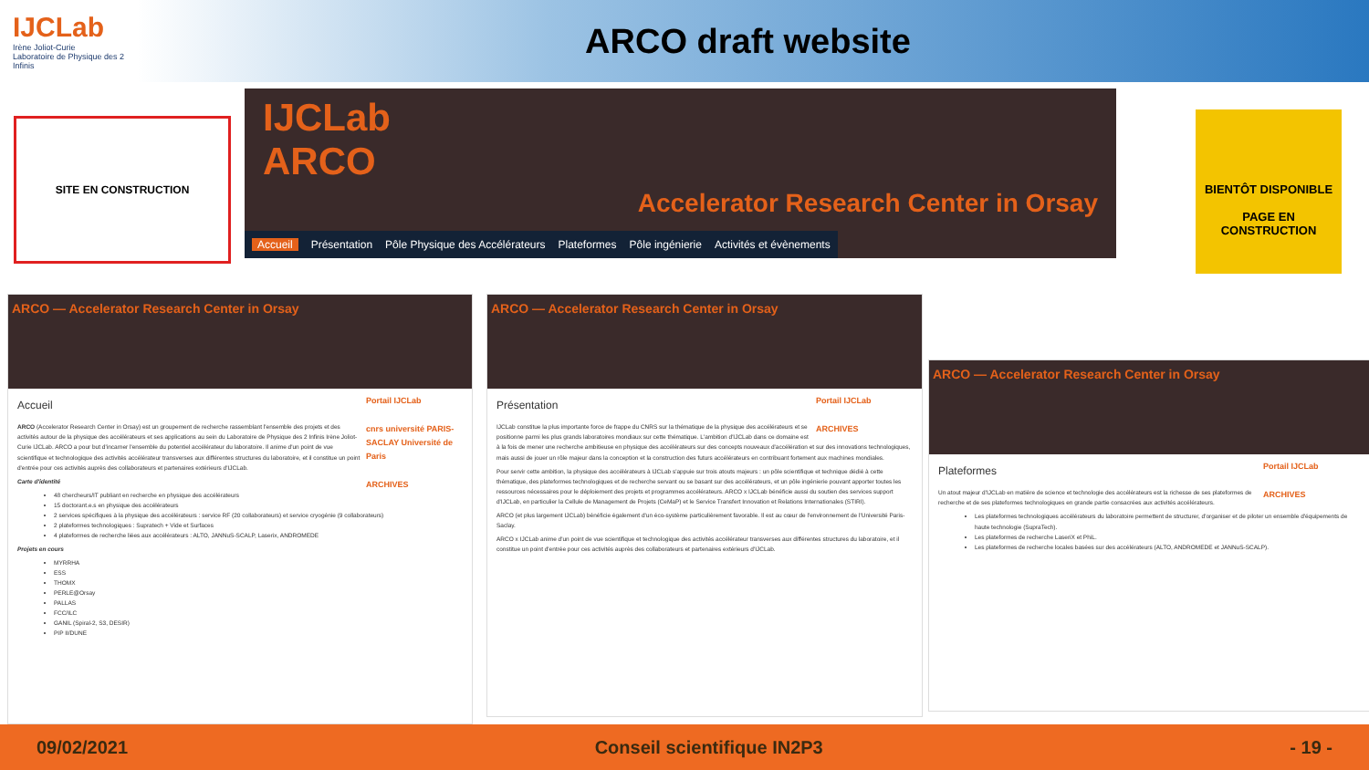IJCLab
Irène Joliot-Curie
Laboratoire de Physique des 2 Infinis
ARCO draft website
SITE EN CONSTRUCTION
IJCLab
ARCO
Accelerator Research Center in Orsay
Accueil Présentation Pôle Physique des Accélérateurs Plateformes Pôle ingénierie Activités et évènements
BIENTÔT DISPONIBLE
PAGE EN CONSTRUCTION
ARCO — Accelerator Research Center in Orsay
Portail IJCLab
cnrs université PARIS-SACLAY Université de Paris
ARCHIVES
Accueil
ARCO (Accelerator Research Center in Orsay) est un groupement de recherche rassemblant l'ensemble des projets et des activités autour de la physique des accélérateurs et ses applications au sein du Laboratoire de Physique des 2 Infinis Irène Joliot-Curie IJCLab. ARCO a pour but d'incarner l'ensemble du potentiel accélérateur du laboratoire. Il anime d'un point de vue scientifique et technologique des activités accélérateur transverses aux différentes structures du laboratoire, et il constitue un point d'entrée pour ces activités auprès des collaborateurs et partenaires extérieurs d'IJCLab.
Carte d'identité
48 chercheurs/IT publiant en recherche en physique des accélérateurs
15 doctorant.e.s en physique des accélérateurs
2 services spécifiques à la physique des accélérateurs : service RF (20 collaborateurs) et service cryogénie (9 collaborateurs)
2 plateformes technologiques : Supratech + Vide et Surfaces
4 plateformes de recherche liées aux accélérateurs : ALTO, JANNuS-SCALP, Laserix, ANDROMEDE
Projets en cours
MYRRHA
ESS
THOMX
PERLE@Orsay
PALLAS
FCC/ILC
GANIL (Spiral-2, S3, DESIR)
PIP II/DUNE
ARCO — Accelerator Research Center in Orsay
Portail IJCLab
ARCHIVES
Présentation
IJCLab constitue la plus importante force de frappe du CNRS sur la thématique de la physique des accélérateurs et se positionne parmi les plus grands laboratoires mondiaux sur cette thématique. L'ambition d'IJCLab dans ce domaine est à la fois de mener une recherche ambitieuse en physique des accélérateurs sur des concepts nouveaux d'accélération et sur des innovations technologiques, mais aussi de jouer un rôle majeur dans la conception et la construction des futurs accélérateurs en contribuant fortement aux machines mondiales.
Pour servir cette ambition, la physique des accélérateurs à IJCLab s'appuie sur trois atouts majeurs : un pôle scientifique et technique dédié à cette thématique, des plateformes technologiques et de recherche servant ou se basant sur des accélérateurs, et un pôle ingénierie pouvant apporter toutes les ressources nécessaires pour le déploiement des projets et programmes accélérateurs. ARCO x IJCLab bénéficie aussi du soutien des services support d'IJCLab, en particulier la Cellule de Management de Projets (CeMaP) et le Service Transfert Innovation et Relations Internationales (STIRI).
ARCO (et plus largement IJCLab) bénéficie également d'un éco-système particulièrement favorable. Il est au cœur de l'environnement de l'Université Paris-Saclay.
ARCO x IJCLab anime d'un point de vue scientifique et technologique des activités accélérateur transverses aux différentes structures du laboratoire, et il constitue un point d'entrée pour ces activités auprès des collaborateurs et partenaires extérieurs d'IJCLab.
ARCO — Accelerator Research Center in Orsay
Portail IJCLab
ARCHIVES
Plateformes
Un atout majeur d'IJCLab en matière de science et technologie des accélérateurs est la richesse de ses plateformes de recherche et de ses plateformes technologiques en grande partie consacrées aux activités accélérateurs.
Les plateformes technologiques accélérateurs du laboratoire permettent de structurer, d'organiser et de piloter un ensemble d'équipements de haute technologie (SupraTech).
Les plateformes de recherche LaseriX et PhiL.
Les plateformes de recherche locales basées sur des accélérateurs (ALTO, ANDROMEDE et JANNuS-SCALP).
09/02/2021 Conseil scientifique IN2P3 - 19 -